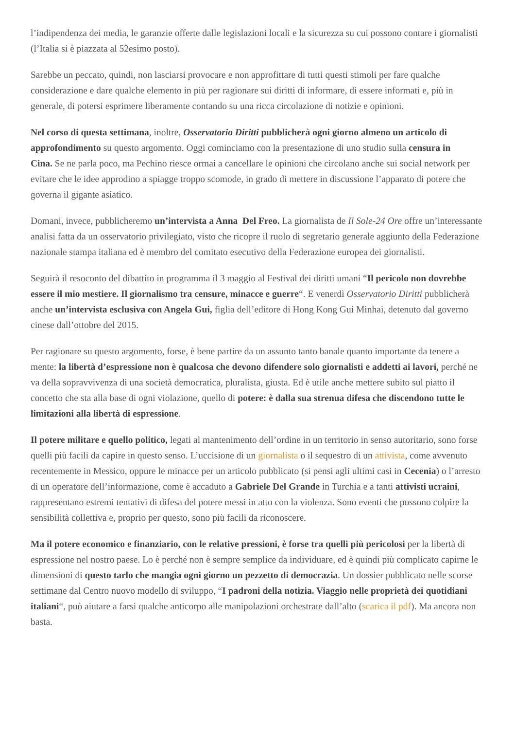l’indipendenza dei media, le garanzie offerte dalle legislazioni locali e la sicurezza su cui possono contare i giornalisti
(l’Italia si è piazzata al 52esimo posto).
Sarebbe un peccato, quindi, non lasciarsi provocare e non approfittare di tutti questi stimoli per fare qualche
considerazione e dare qualche elemento in più per ragionare sui diritti di informare, di essere informati e, più in
generale, di potersi esprimere liberamente contando su una ricca circolazione di notizie e opinioni.
Nel corso di questa settimana, inoltre, Osservatorio Diritti pubblicherà ogni giorno almeno un articolo di
approfondimento su questo argomento. Oggi cominciamo con la presentazione di uno studio sulla censura in
Cina. Se ne parla poco, ma Pechino riesce ormai a cancellare le opinioni che circolano anche sui social network per
evitare che le idee approdino a spiagge troppo scomode, in grado di mettere in discussione l’apparato di potere che
governa il gigante asiatico.
Domani, invece, pubblicheremo un’intervista a Anna Del Freo. La giornalista de Il Sole-24 Ore offre un’interessante
analisi fatta da un osservatorio privilegiato, visto che ricopre il ruolo di segretario generale aggiunto della Federazione
nazionale stampa italiana ed è membro del comitato esecutivo della Federazione europea dei giornalisti.
Seguirà il resoconto del dibattito in programma il 3 maggio al Festival dei diritti umani “Il pericolo non dovrebbe
essere il mio mestiere. Il giornalismo tra censure, minacce e guerre“. E venerdì Osservatorio Diritti pubblicherà
anche un’intervista esclusiva con Angela Gui, figlia dell’editore di Hong Kong Gui Minhai, detenuto dal governo
cinese dall’ottobre del 2015.
Per ragionare su questo argomento, forse, è bene partire da un assunto tanto banale quanto importante da tenere a
mente: la libertà d’espressione non è qualcosa che devono difendere solo giornalisti e addetti ai lavori, perché ne
va della sopravvivenza di una società democratica, pluralista, giusta. Ed è utile anche mettere subito sul piatto il
concetto che sta alla base di ogni violazione, quello di potere: è dalla sua strenua difesa che discendono tutte le
limitazioni alla libertà di espressione.
Il potere militare e quello politico, legati al mantenimento dell’ordine in un territorio in senso autoritario, sono forse
quelli più facili da capire in questo senso. L’uccisione di un giornalista o il sequestro di un attivista, come avvenuto
recentemente in Messico, oppure le minacce per un articolo pubblicato (si pensi agli ultimi casi in Cecenia) o l’arresto
di un operatore dell’informazione, come è accaduto a Gabriele Del Grande in Turchia e a tanti attivisti ucraini,
rappresentano estremi tentativi di difesa del potere messi in atto con la violenza. Sono eventi che possono colpire la
sensibilità collettiva e, proprio per questo, sono più facili da riconoscere.
Ma il potere economico e finanziario, con le relative pressioni, è forse tra quelli più pericolosi per la libertà di
espressione nel nostro paese. Lo è perché non è sempre semplice da individuare, ed è quindi più complicato capirne le
dimensioni di questo tarlo che mangia ogni giorno un pezzetto di democrazia. Un dossier pubblicato nelle scorse
settimane dal Centro nuovo modello di sviluppo, “I padroni della notizia. Viaggio nelle proprietà dei quotidiani
italiani“, può aiutare a farsi qualche anticorpo alle manipolazioni orchestrate dall’alto (scarica il pdf). Ma ancora non
basta.